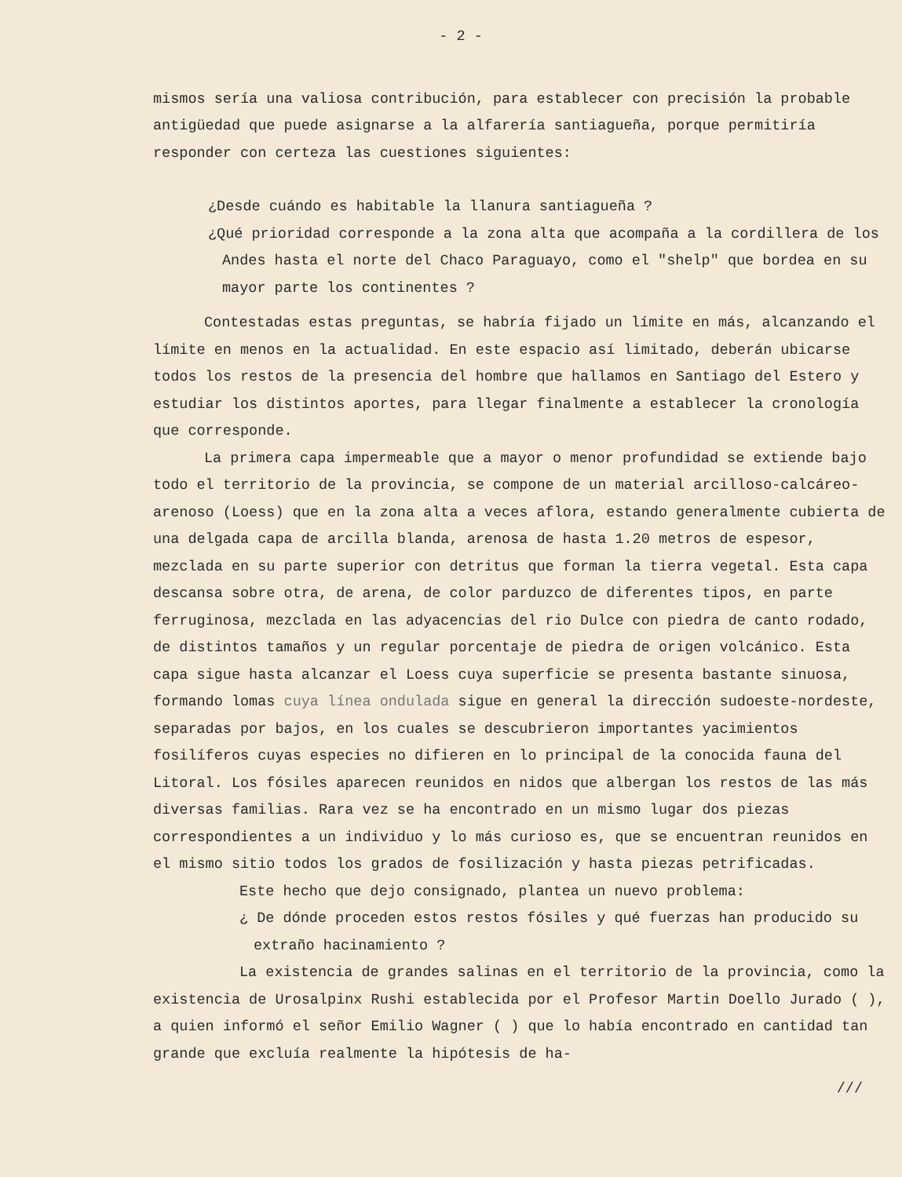- 2 -
mismos sería una valiosa contribución, para establecer con precisión la probable antigüedad que puede asignarse a la alfarería santiagueña, porque permitiría responder con certeza las cuestiones siguientes:
¿Desde cuándo es habitable la llanura santiagueña ?
¿Qué prioridad corresponde a la zona alta que acompaña a la cordillera de los Andes hasta el norte del Chaco Paraguayo, como el "shelp" que bordea en su mayor parte los continentes ?
Contestadas estas preguntas, se habría fijado un límite en más, alcanzando el límite en menos en la actualidad. En este espacio así limitado, deberán ubicarse todos los restos de la presencia del hombre que hallamos en Santiago del Estero y estudiar los distintos aportes, para llegar finalmente a establecer la cronología que corresponde.
La primera capa impermeable que a mayor o menor profundidad se extiende bajo todo el territorio de la provincia, se compone de un material arcilloso-calcáreo-arenoso (Loess) que en la zona alta a veces aflora, estando generalmente cubierta de una delgada capa de arcilla blanda, arenosa de hasta 1.20 metros de espesor, mezclada en su parte superior con detritus que forman la tierra vegetal. Esta capa descansa sobre otra, de arena, de color parduzco de diferentes tipos, en parte ferruginosa, mezclada en las adyacencias del rio Dulce con piedra de canto rodado, de distintos tamaños y un regular porcentaje de piedra de origen volcánico. Esta capa sigue hasta alcanzar el Loess cuya superficie se presenta bastante sinuosa, formando lomas cuya línea ondulada sigue en general la dirección sudoeste-nordeste, separadas por bajos, en los cuales se descubrieron importantes yacimientos fosilíferos cuyas especies no difieren en lo principal de la conocida fauna del Litoral. Los fósiles aparecen reunidos en nidos que albergan los restos de las más diversas familias. Rara vez se ha encontrado en un mismo lugar dos piezas correspondientes a un individuo y lo más curioso es, que se encuentran reunidos en el mismo sitio todos los grados de fosilización y hasta piezas petrificadas.
Este hecho que dejo consignado, plantea un nuevo problema:
¿ De dónde proceden estos restos fósiles y qué fuerzas han producido su extraño hacinamiento ?
La existencia de grandes salinas en el territorio de la provincia, como la existencia de Urosalpinx Rushi establecida por el Profesor Martin Doello Jurado ( ), a quien informó el señor Emilio Wagner ( ) que lo había encontrado en cantidad tan grande que excluía realmente la hipótesis de ha-
///